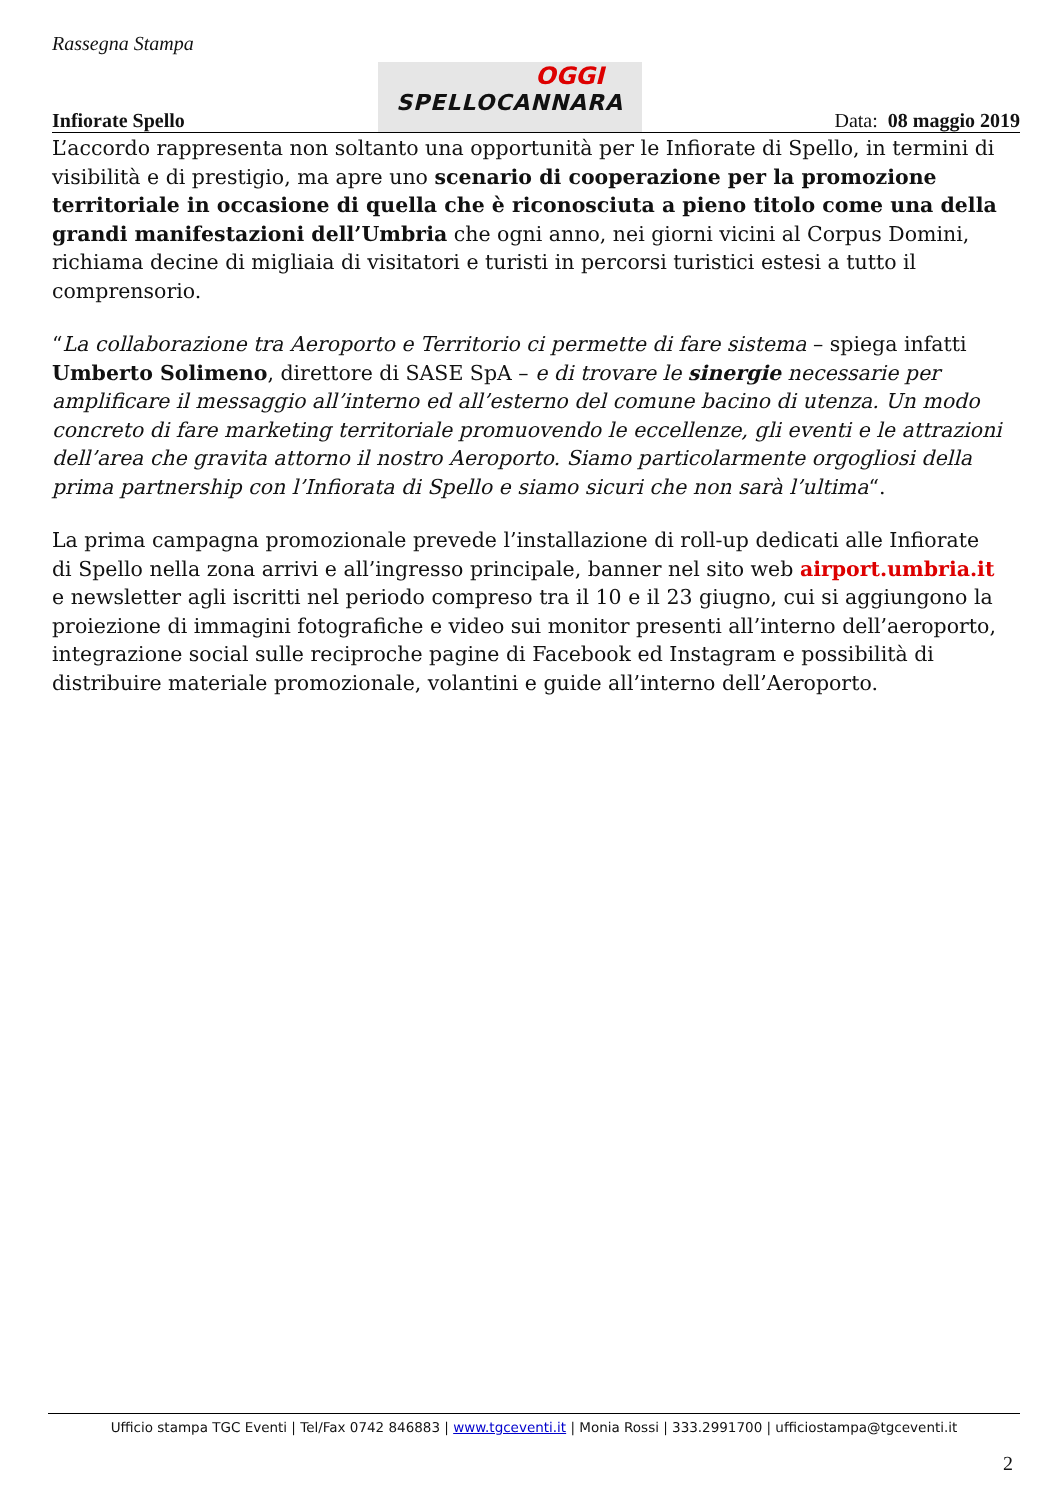Rassegna Stampa
Infiorate Spello
OGGI
SPELLOCANNARA
Data: 08 maggio 2019
L’accordo rappresenta non soltanto una opportunità per le Infiorate di Spello, in termini di visibilità e di prestigio, ma apre uno scenario di cooperazione per la promozione territoriale in occasione di quella che è riconosciuta a pieno titolo come una della grandi manifestazioni dell’Umbria che ogni anno, nei giorni vicini al Corpus Domini, richiama decine di migliaia di visitatori e turisti in percorsi turistici estesi a tutto il comprensorio.
“La collaborazione tra Aeroporto e Territorio ci permette di fare sistema – spiega infatti Umberto Solimeno, direttore di SASE SpA – e di trovare le sinergie necessarie per amplificare il messaggio all’interno ed all’esterno del comune bacino di utenza. Un modo concreto di fare marketing territoriale promuovendo le eccellenze, gli eventi e le attrazioni dell’area che gravita attorno il nostro Aeroporto. Siamo particolarmente orgogliosi della prima partnership con l’Infiorata di Spello e siamo sicuri che non sarà l’ultima“.
La prima campagna promozionale prevede l’installazione di roll-up dedicati alle Infiorate di Spello nella zona arrivi e all’ingresso principale, banner nel sito web airport.umbria.it e newsletter agli iscritti nel periodo compreso tra il 10 e il 23 giugno, cui si aggiungono la proiezione di immagini fotografiche e video sui monitor presenti all’interno dell’aeroporto, integrazione social sulle reciproche pagine di Facebook ed Instagram e possibilità di distribuire materiale promozionale, volantini e guide all’interno dell’Aeroporto.
Ufficio stampa TGC Eventi | Tel/Fax 0742 846883 | www.tgceventi.it | Monia Rossi | 333.2991700 | ufficiostampa@tgceventi.it
2